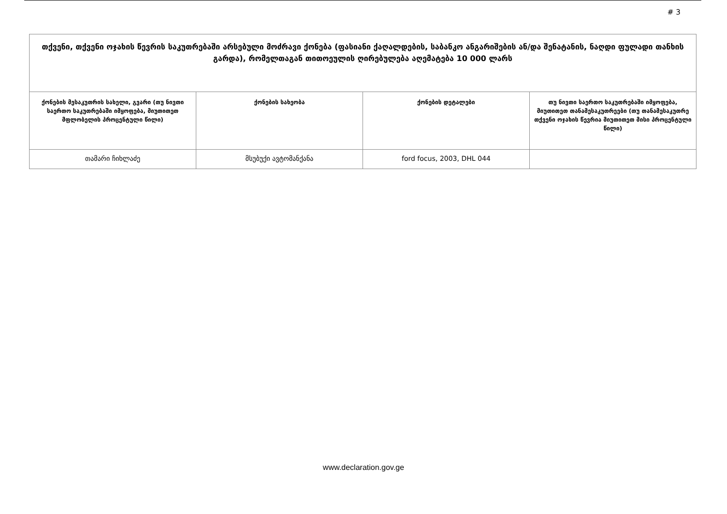# 3
| თქვენი, თქვენი ოჯახის წევრის საკუთრებაში არსებული მოძრავი ქონება (ფასიანი ქაღალდების, საბანკო ანგარიშების ან/და შენატანის, ნაღდი ფულადი თანხის გარდა), რომელთაგან თითოეულის ღირებულება აღემატება 10 000 ლარს | | | |
| --- | --- | --- | --- |
| ქონების მესაკუთრის სახელი, გვარი (თუ ნივთი საერთო საკუთრებაში იმყოფება, მიუთითეთ მფლობელის პროცენტული წილი) | ქონების სახეობა | ქონების დეტალები | თუ ნივთი საერთო საკუთრებაში იმყოფება, მიუთითეთ თანამესაკუთრეები (თუ თანამესაკუთრე თქვენი ოჯახის წევრია მიუთითეთ მისი პროცენტული წილი) |
| თამარი ჩიხლაძე | მსუბუქი ავტომანქანა | ford focus, 2003, DHL 044 | |
www.declaration.gov.ge